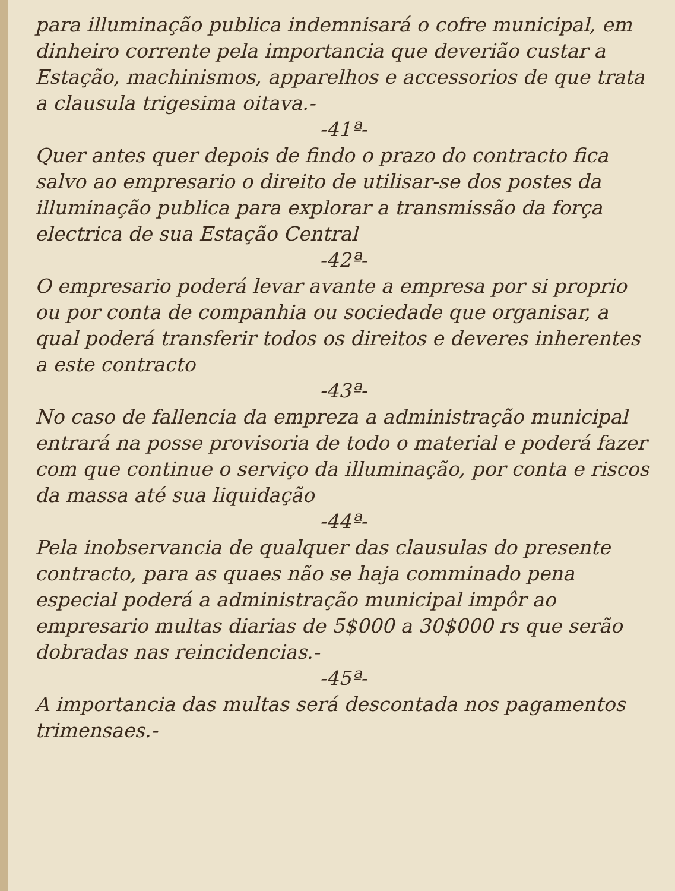para illuminação publica indemnisará o cofre municipal, em dinheiro corrente pela importancia que deverião custar a Estação, machinismos, apparelhos e accessorios de que trata a clausula trigesima oitava.-
-41ª-
Quer antes quer depois de findo o prazo do contracto fica salvo ao empresario o direito de utilisar-se dos postes da illuminação publica para explorar a transmissão da força electrica de sua Estação Central
-42ª-
O empresario poderá levar avante a empresa por si proprio ou por conta de companhia ou sociedade que organisar, a qual poderá transferir todos os direitos e deveres inherentes a este contracto
-43ª-
No caso de fallencia da empreza a administração municipal entrará na posse provisoria de todo o material e poderá fazer com que continue o serviço da illuminação, por conta e riscos da massa até sua liquidação
-44ª-
Pela inobservancia de qualquer das clausulas do presente contracto, para as quaes não se haja comminado pena especial poderá a administração municipal impôr ao empresario multas diarias de 5$000 a 30$000 rs que serão dobradas nas reincidencias.-
-45ª-
A importancia das multas será descontada nos pagamentos trimensaes.-